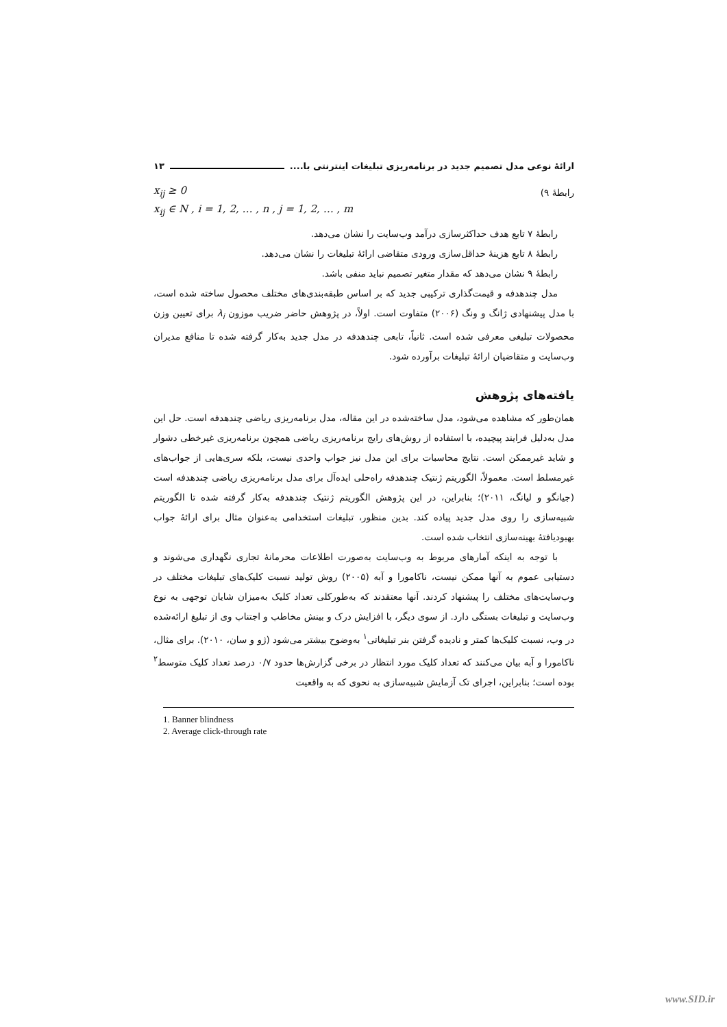ارائهٔ نوعی مدل تصمیم جدید در برنامه‌ریزی تبلیغات اینترنتی با.... ۱۳
رابطهٔ ۹)
x<sub>ij</sub> ≥ 0
x<sub>ij</sub> ∈ N , i = 1, 2, … , n , j = 1, 2, … , m
رابطهٔ ۷ تابع هدف حداکثرسازی درآمد وب‌سایت را نشان می‌دهد.
رابطهٔ ۸ تابع هزینهٔ حداقل‌سازی ورودی متقاضی ارائهٔ تبلیغات را نشان می‌دهد.
رابطهٔ ۹ نشان می‌دهد که مقدار متغیر تصمیم نباید منفی باشد.
مدل چندهدفه و قیمت‌گذاری ترکیبی جدید که بر اساس طبقه‌بندی‌های مختلف محصول ساخته شده است، با مدل پیشنهادی ژانگ و ونگ (۲۰۰۶) متفاوت است. اولاً، در پژوهش حاضر ضریب موزون λ<sub>i</sub> برای تعیین وزن محصولات تبلیغی معرفی شده است. ثانیاً، تابعی چندهدفه در مدل جدید به‌کار گرفته شده تا منافع مدیران وب‌سایت و متقاضیان ارائهٔ تبلیغات برآورده شود.
یافته‌های پژوهش
همان‌طور که مشاهده می‌شود، مدل ساخته‌شده در این مقاله، مدل برنامه‌ریزی ریاضی چندهدفه است. حل این مدل به‌دلیل فرایند پیچیده، با استفاده از روش‌های رایج برنامه‌ریزی ریاضی همچون برنامه‌ریزی غیرخطی دشوار و شاید غیرممکن است. نتایج محاسبات برای این مدل نیز جواب واحدی نیست، بلکه سری‌هایی از جواب‌های غیرمسلط است. معمولاً، الگوریتم ژنتیک چندهدفه راه‌حلی ایده‌آل برای مدل برنامه‌ریزی ریاضی چندهدفه است (جیانگو و لیانگ، ۲۰۱۱)؛ بنابراین، در این پژوهش الگوریتم ژنتیک چندهدفه به‌کار گرفته شده تا الگوریتم شبیه‌سازی را روی مدل جدید پیاده کند. بدین منظور، تبلیغات استخدامی به‌عنوان مثال برای ارائهٔ جواب بهبودیافتهٔ بهینه‌سازی انتخاب شده است.
با توجه به اینکه آمارهای مربوط به وب‌سایت به‌صورت اطلاعات محرمانهٔ تجاری نگهداری می‌شوند و دستیابی عموم به آنها ممکن نیست، ناکامورا و آبه (۲۰۰۵) روش تولید نسبت کلیک‌های تبلیغات مختلف در وب‌سایت‌های مختلف را پیشنهاد کردند. آنها معتقدند که به‌طورکلی تعداد کلیک به‌میزان شایان توجهی به نوع وب‌سایت و تبلیغات بستگی دارد. از سوی دیگر، با افزایش درک و بینش مخاطب و اجتناب وی از تبلیغ ارائه‌شده در وب، نسبت کلیک‌ها کمتر و نادیده گرفتن بنر تبلیغاتی<sup>۱</sup> به‌وضوح بیشتر می‌شود (ژو و سان، ۲۰۱۰). برای مثال، ناکامورا و آبه بیان می‌کنند که تعداد کلیک مورد انتظار در برخی گزارش‌ها حدود ۰/۷ درصد تعداد کلیک متوسط<sup>۲</sup> بوده است؛ بنابراین، اجرای تک آزمایش شبیه‌سازی به نحوی که به واقعیت
1. Banner blindness
2. Average click-through rate
www.SID.ir